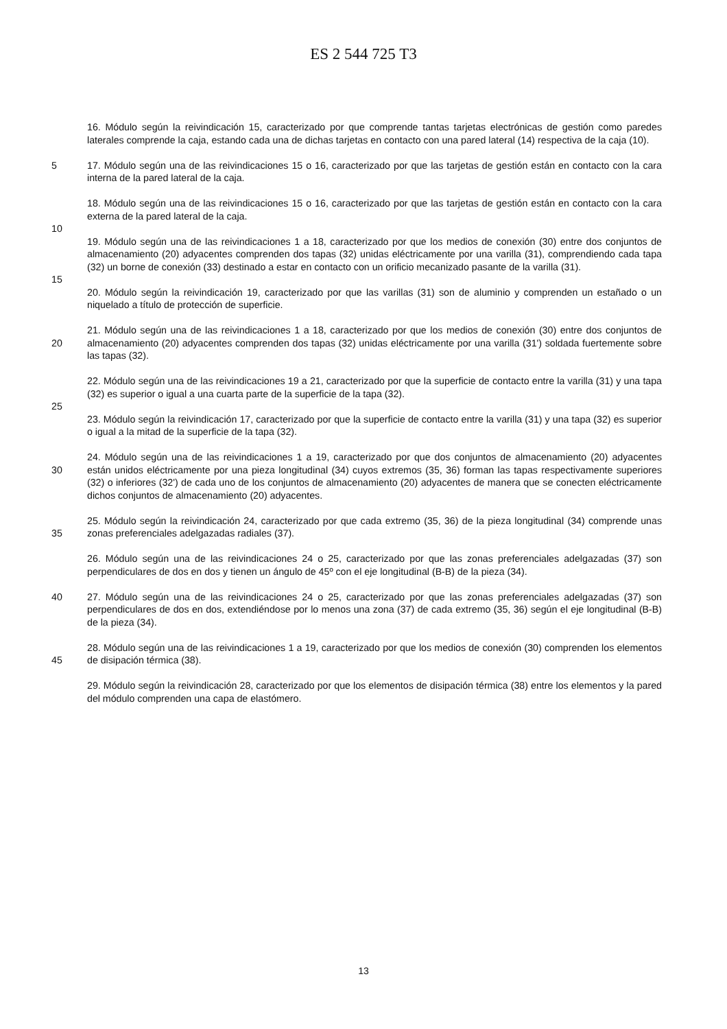ES 2 544 725 T3
16. Módulo según la reivindicación 15, caracterizado por que comprende tantas tarjetas electrónicas de gestión como paredes laterales comprende la caja, estando cada una de dichas tarjetas en contacto con una pared lateral (14) respectiva de la caja (10).
5 17. Módulo según una de las reivindicaciones 15 o 16, caracterizado por que las tarjetas de gestión están en contacto con la cara interna de la pared lateral de la caja.
18. Módulo según una de las reivindicaciones 15 o 16, caracterizado por que las tarjetas de gestión están en contacto con la cara externa de la pared lateral de la caja.
10
19. Módulo según una de las reivindicaciones 1 a 18, caracterizado por que los medios de conexión (30) entre dos conjuntos de almacenamiento (20) adyacentes comprenden dos tapas (32) unidas eléctricamente por una varilla (31), comprendiendo cada tapa (32) un borne de conexión (33) destinado a estar en contacto con un orificio mecanizado pasante de la varilla (31).
15
20. Módulo según la reivindicación 19, caracterizado por que las varillas (31) son de aluminio y comprenden un estañado o un niquelado a título de protección de superficie.
20 21. Módulo según una de las reivindicaciones 1 a 18, caracterizado por que los medios de conexión (30) entre dos conjuntos de almacenamiento (20) adyacentes comprenden dos tapas (32) unidas eléctricamente por una varilla (31') soldada fuertemente sobre las tapas (32).
22. Módulo según una de las reivindicaciones 19 a 21, caracterizado por que la superficie de contacto entre la varilla (31) y una tapa (32) es superior o igual a una cuarta parte de la superficie de la tapa (32).
25
23. Módulo según la reivindicación 17, caracterizado por que la superficie de contacto entre la varilla (31) y una tapa (32) es superior o igual a la mitad de la superficie de la tapa (32).
30 24. Módulo según una de las reivindicaciones 1 a 19, caracterizado por que dos conjuntos de almacenamiento (20) adyacentes están unidos eléctricamente por una pieza longitudinal (34) cuyos extremos (35, 36) forman las tapas respectivamente superiores (32) o inferiores (32') de cada uno de los conjuntos de almacenamiento (20) adyacentes de manera que se conecten eléctricamente dichos conjuntos de almacenamiento (20) adyacentes.
35 25. Módulo según la reivindicación 24, caracterizado por que cada extremo (35, 36) de la pieza longitudinal (34) comprende unas zonas preferenciales adelgazadas radiales (37).
26. Módulo según una de las reivindicaciones 24 o 25, caracterizado por que las zonas preferenciales adelgazadas (37) son perpendiculares de dos en dos y tienen un ángulo de 45º con el eje longitudinal (B-B) de la pieza (34).
40 27. Módulo según una de las reivindicaciones 24 o 25, caracterizado por que las zonas preferenciales adelgazadas (37) son perpendiculares de dos en dos, extendiéndose por lo menos una zona (37) de cada extremo (35, 36) según el eje longitudinal (B-B) de la pieza (34).
45 28. Módulo según una de las reivindicaciones 1 a 19, caracterizado por que los medios de conexión (30) comprenden los elementos de disipación térmica (38).
29. Módulo según la reivindicación 28, caracterizado por que los elementos de disipación térmica (38) entre los elementos y la pared del módulo comprenden una capa de elastómero.
13